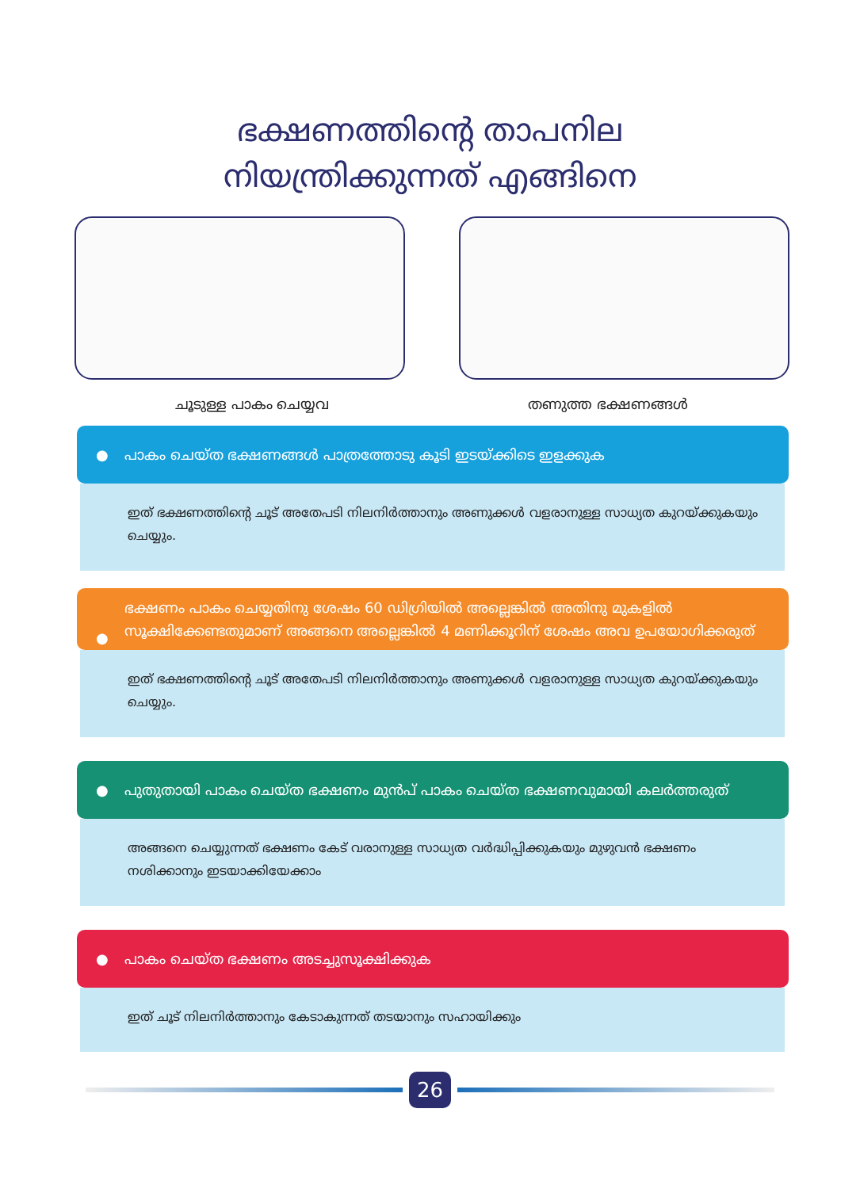ഭക്ഷണത്തിന്റെ താപനില
നിയന്ത്രിക്കുന്നത് എങ്ങിനെ
ചൂടുള്ള പാകം ചെയ്യവ തണുത്ത ഭക്ഷണങ്ങൾ
● പാകം ചെയ്ത ഭക്ഷണങ്ങൾ പാത്രത്തോടു കൂടി ഇടയ്ക്കിടെ ഇളക്കുക
ഇത് ഭക്ഷണത്തിന്റെ ചൂട് അതേപടി നിലനിർത്താനും അണുക്കൾ വളരാനുള്ള സാധ്യത കുറയ്ക്കുകയും ചെയ്യും.
●
ഭക്ഷണം പാകം ചെയ്യതിനു ശേഷം 60 ഡിഗ്രിയിൽ അല്ലെങ്കിൽ അതിനു മുകളിൽ സൂക്ഷിക്കേണ്ടതുമാണ് അങ്ങനെ അല്ലെങ്കിൽ 4 മണിക്കൂറിന് ശേഷം അവ ഉപയോഗിക്കരുത്
ഇത് ഭക്ഷണത്തിന്റെ ചൂട് അതേപടി നിലനിർത്താനും അണുക്കൾ വളരാനുള്ള സാധ്യത കുറയ്ക്കുകയും ചെയ്യും.
● പുതുതായി പാകം ചെയ്ത ഭക്ഷണം മുൻപ് പാകം ചെയ്ത ഭക്ഷണവുമായി കലർത്തരുത്
അങ്ങനെ ചെയ്യുന്നത് ഭക്ഷണം കേട് വരാനുള്ള സാധ്യത വർദ്ധിപ്പിക്കുകയും മുഴുവൻ ഭക്ഷണം നശിക്കാനും ഇടയാക്കിയേക്കാം
● പാകം ചെയ്ത ഭക്ഷണം അടച്ചുസൂക്ഷിക്കുക
ഇത് ചൂട് നിലനിർത്താനും കേടാകുന്നത് തടയാനും സഹായിക്കും
26